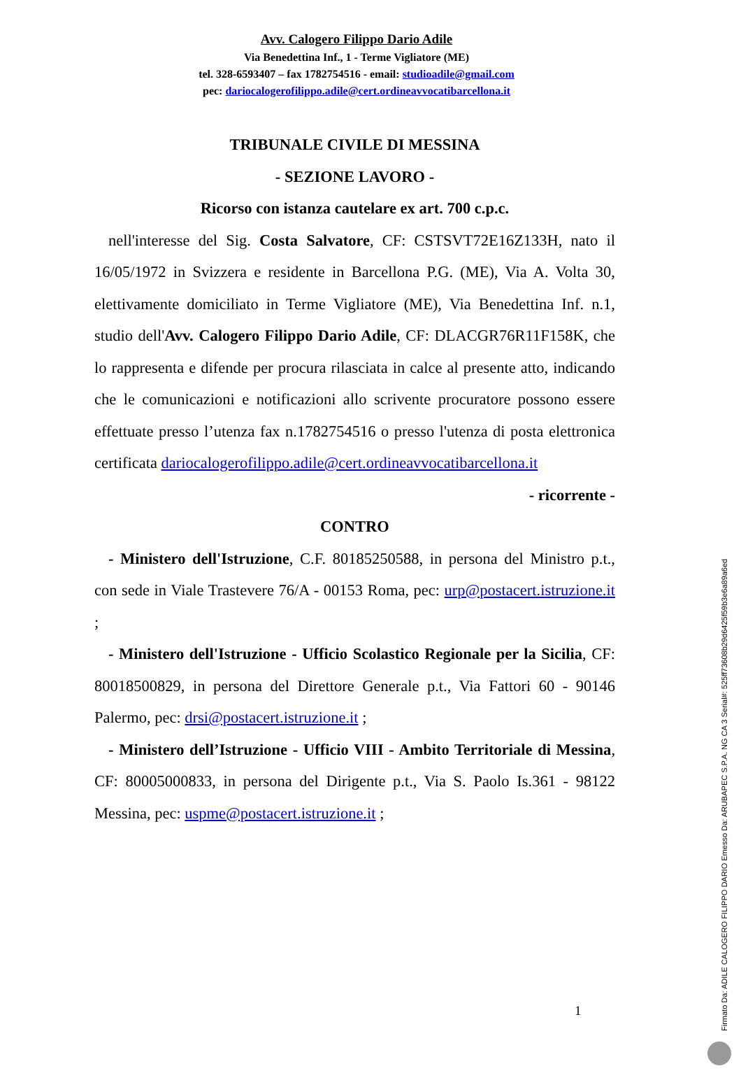Avv. Calogero Filippo Dario Adile
Via Benedettina Inf., 1 - Terme Vigliatore (ME)
tel. 328-6593407 – fax 1782754516 - email: studioadile@gmail.com
pec: dariocalogerofilippo.adile@cert.ordineavvocatibarcellona.it
TRIBUNALE CIVILE DI MESSINA
- SEZIONE LAVORO -
Ricorso con istanza cautelare ex art. 700 c.p.c.
nell'interesse del Sig. Costa Salvatore, CF: CSTSVT72E16Z133H, nato il 16/05/1972 in Svizzera e residente in Barcellona P.G. (ME), Via A. Volta 30, elettivamente domiciliato in Terme Vigliatore (ME), Via Benedettina Inf. n.1, studio dell'Avv. Calogero Filippo Dario Adile, CF: DLACGR76R11F158K, che lo rappresenta e difende per procura rilasciata in calce al presente atto, indicando che le comunicazioni e notificazioni allo scrivente procuratore possono essere effettuate presso l’utenza fax n.1782754516 o presso l'utenza di posta elettronica certificata dariocalogerofilippo.adile@cert.ordineavvocatibarcellona.it
- ricorrente -
CONTRO
- Ministero dell'Istruzione, C.F. 80185250588, in persona del Ministro p.t., con sede in Viale Trastevere 76/A - 00153 Roma, pec: urp@postacert.istruzione.it ;
- Ministero dell'Istruzione - Ufficio Scolastico Regionale per la Sicilia, CF: 80018500829, in persona del Direttore Generale p.t., Via Fattori 60 - 90146 Palermo, pec: drsi@postacert.istruzione.it ;
- Ministero dell’Istruzione - Ufficio VIII - Ambito Territoriale di Messina, CF: 80005000833, in persona del Dirigente p.t., Via S. Paolo Is.361 - 98122 Messina, pec: uspme@postacert.istruzione.it ;
1
Firmato Da: ADILE CALOGERO FILIPPO DARIO Emesso Da: ARUBAPEC S.P.A. NG CA 3 Serial#: 525ff73608b29d6425f59b3e6a89a6ed